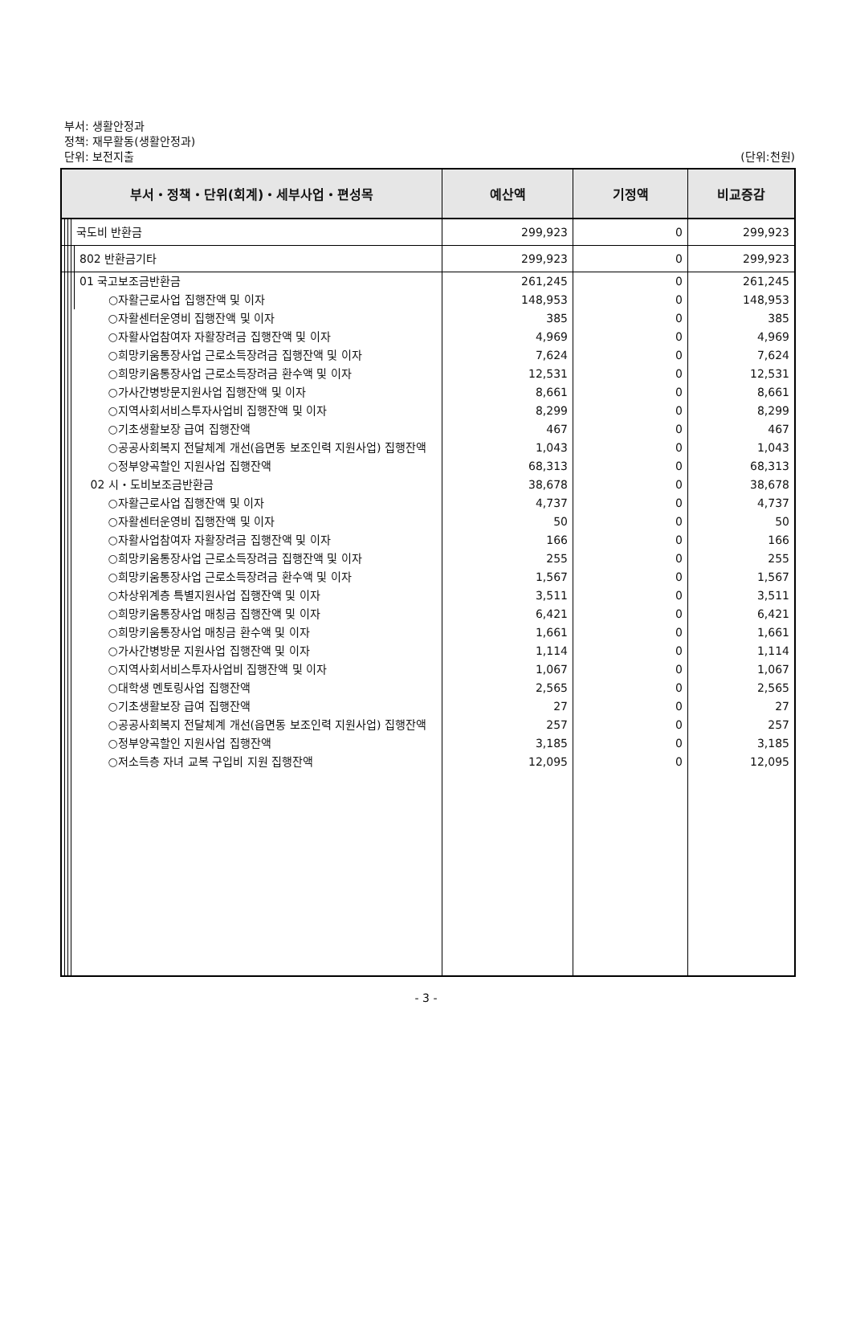부서: 생활안정과
정책: 재무활동(생활안정과)
단위: 보전지출
(단위:천원)
| 부서・정책・단위(회계)・세부사업・편성목 | | | | | 예산액 | 기정액 | 비교증감 |
| --- | --- | --- | --- | --- | --- | --- | --- |
| | | | 국도비 반환금 | | 299,923 | 0 | 299,923 |
| | | | | 802 반환금기타 | 299,923 | 0 | 299,923 |
| | | | | 01 국고보조금반환금 | 261,245 | 0 | 261,245 |
| | | | | ○자활근로사업 집행잔액 및 이자 | 148,953 | 0 | 148,953 |
| | | | | ○자활센터운영비 집행잔액 및 이자 | 385 | 0 | 385 |
| | | | | ○자활사업참여자 자활장려금 집행잔액 및 이자 | 4,969 | 0 | 4,969 |
| | | | | ○희망키움통장사업 근로소득장려금 집행잔액 및 이자 | 7,624 | 0 | 7,624 |
| | | | | ○희망키움통장사업 근로소득장려금 환수액 및 이자 | 12,531 | 0 | 12,531 |
| | | | | ○가사간병방문지원사업 집행잔액 및 이자 | 8,661 | 0 | 8,661 |
| | | | | ○지역사회서비스투자사업비 집행잔액 및 이자 | 8,299 | 0 | 8,299 |
| | | | | ○기초생활보장 급여 집행잔액 | 467 | 0 | 467 |
| | | | | ○공공사회복지 전달체계 개선(읍면동 보조인력 지원사업) 집행잔액 | 1,043 | 0 | 1,043 |
| | | | | ○정부양곡할인 지원사업 집행잔액 | 68,313 | 0 | 68,313 |
| | | | | 02 시・도비보조금반환금 | 38,678 | 0 | 38,678 |
| | | | | ○자활근로사업 집행잔액 및 이자 | 4,737 | 0 | 4,737 |
| | | | | ○자활센터운영비 집행잔액 및 이자 | 50 | 0 | 50 |
| | | | | ○자활사업참여자 자활장려금 집행잔액 및 이자 | 166 | 0 | 166 |
| | | | | ○희망키움통장사업 근로소득장려금 집행잔액 및 이자 | 255 | 0 | 255 |
| | | | | ○희망키움통장사업 근로소득장려금 환수액 및 이자 | 1,567 | 0 | 1,567 |
| | | | | ○차상위계층 특별지원사업 집행잔액 및 이자 | 3,511 | 0 | 3,511 |
| | | | | ○희망키움통장사업 매칭금 집행잔액 및 이자 | 6,421 | 0 | 6,421 |
| | | | | ○희망키움통장사업 매칭금 환수액 및 이자 | 1,661 | 0 | 1,661 |
| | | | | ○가사간병방문 지원사업 집행잔액 및 이자 | 1,114 | 0 | 1,114 |
| | | | | ○지역사회서비스투자사업비 집행잔액 및 이자 | 1,067 | 0 | 1,067 |
| | | | | ○대학생 멘토링사업 집행잔액 | 2,565 | 0 | 2,565 |
| | | | | ○기초생활보장 급여 집행잔액 | 27 | 0 | 27 |
| | | | | ○공공사회복지 전달체계 개선(읍면동 보조인력 지원사업) 집행잔액 | 257 | 0 | 257 |
| | | | | ○정부양곡할인 지원사업 집행잔액 | 3,185 | 0 | 3,185 |
| | | | | ○저소득층 자녀 교복 구입비 지원 집행잔액 | 12,095 | 0 | 12,095 |
- 3 -